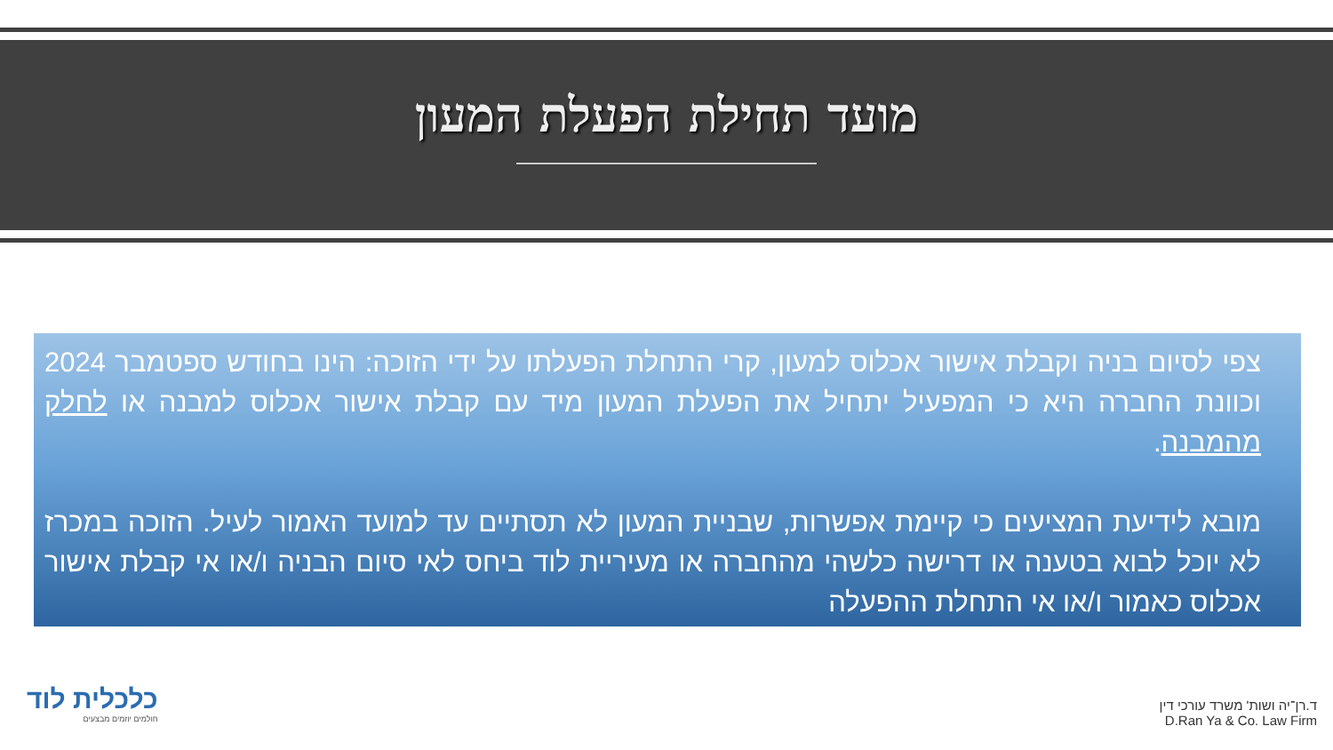מועד תחילת הפעלת המעון
צפי לסיום בניה וקבלת אישור אכלוס למעון, קרי התחלת הפעלתו על ידי הזוכה: הינו בחודש ספטמבר 2024 וכוונת החברה היא כי המפעיל יתחיל את הפעלת המעון מיד עם קבלת אישור אכלוס למבנה או לחלק מהמבנה.
מובא לידיעת המציעים כי קיימת אפשרות, שבניית המעון לא תסתיים עד למועד האמור לעיל. הזוכה במכרז לא יוכל לבוא בטענה או דרישה כלשהי מהחברה או מעיריית לוד ביחס לאי סיום הבניה ו/או אי קבלת אישור אכלוס כאמור ו/או אי התחלת ההפעלה
כלכלית לוד
חולמים יוזמים מבצעים
ד.רן־יה ושות' משרד עורכי דין
D.Ran Ya & Co. Law Firm